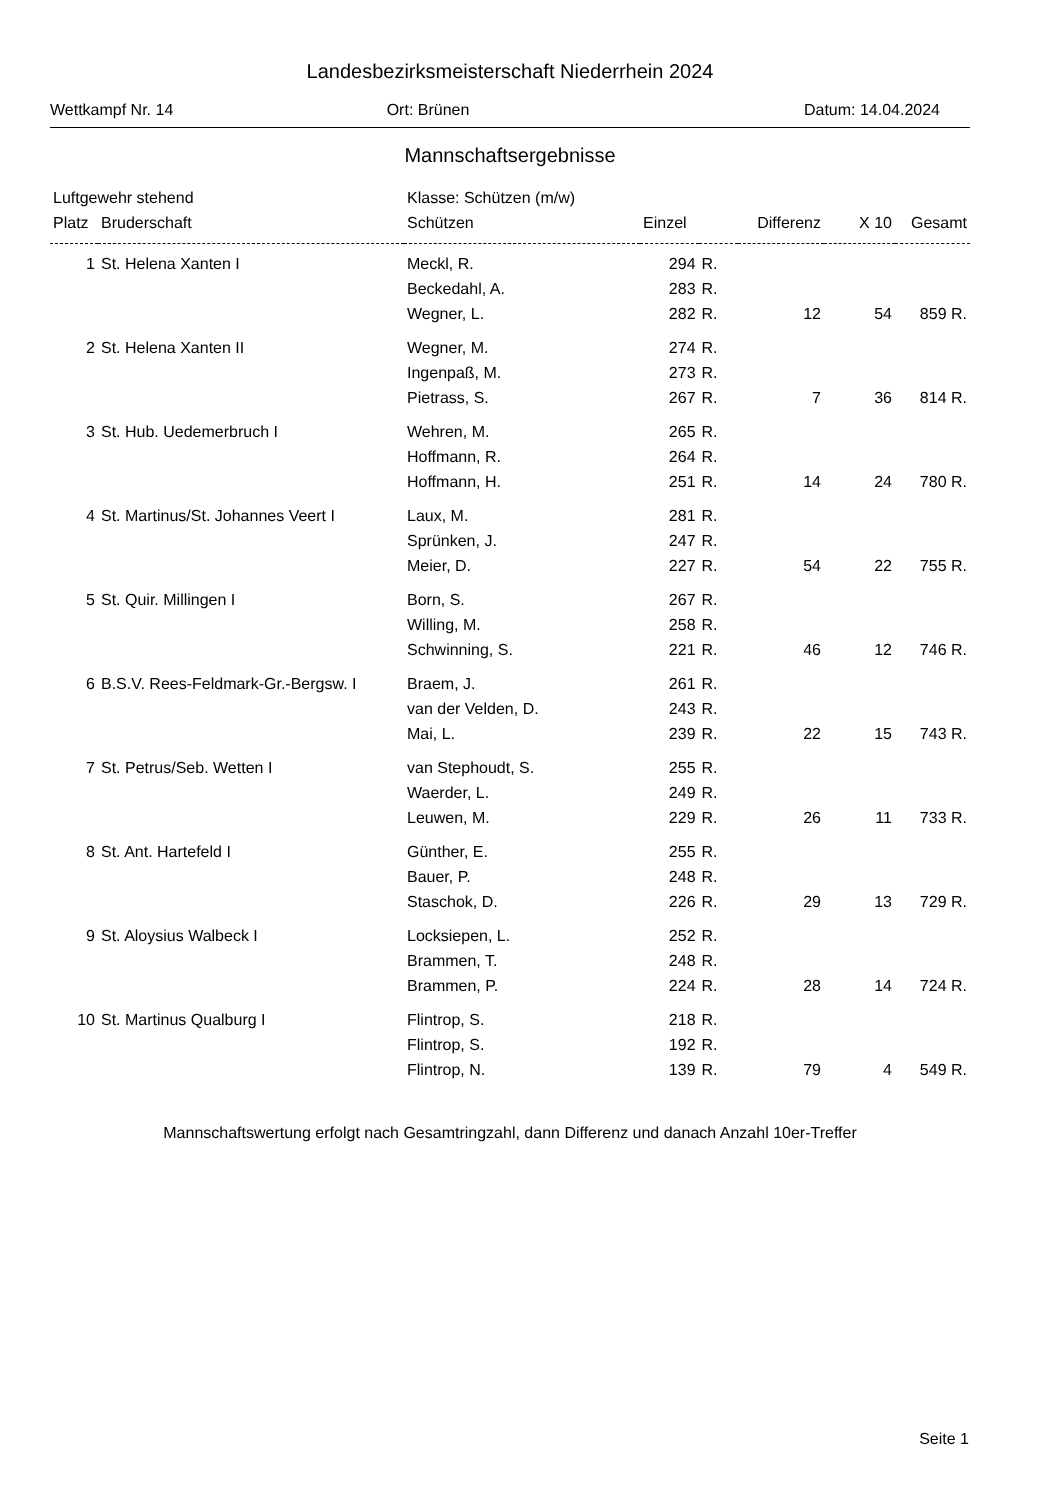Landesbezirksmeisterschaft Niederrhein 2024
Wettkampf Nr. 14 Ort: Brünen Datum: 14.04.2024
Mannschaftsergebnisse
| Luftgewehr stehend | | Klasse: Schützen (m/w) | | | | | |
| Platz | Bruderschaft | Schützen | Einzel | | Differenz | X 10 | Gesamt |
| 1 | St. Helena Xanten I | Meckl, R. | 294 | R. | | | |
| | | Beckedahl, A. | 283 | R. | | | |
| | | Wegner, L. | 282 | R. | 12 | 54 | 859 R. |
| 2 | St. Helena Xanten II | Wegner, M. | 274 | R. | | | |
| | | Ingenpaß, M. | 273 | R. | | | |
| | | Pietrass, S. | 267 | R. | 7 | 36 | 814 R. |
| 3 | St. Hub. Uedemerbruch I | Wehren, M. | 265 | R. | | | |
| | | Hoffmann, R. | 264 | R. | | | |
| | | Hoffmann, H. | 251 | R. | 14 | 24 | 780 R. |
| 4 | St. Martinus/St. Johannes Veert I | Laux, M. | 281 | R. | | | |
| | | Sprünken, J. | 247 | R. | | | |
| | | Meier, D. | 227 | R. | 54 | 22 | 755 R. |
| 5 | St. Quir. Millingen I | Born, S. | 267 | R. | | | |
| | | Willing, M. | 258 | R. | | | |
| | | Schwinning, S. | 221 | R. | 46 | 12 | 746 R. |
| 6 | B.S.V. Rees-Feldmark-Gr.-Bergsw. I | Braem, J. | 261 | R. | | | |
| | | van der Velden, D. | 243 | R. | | | |
| | | Mai, L. | 239 | R. | 22 | 15 | 743 R. |
| 7 | St. Petrus/Seb. Wetten I | van Stephoudt, S. | 255 | R. | | | |
| | | Waerder, L. | 249 | R. | | | |
| | | Leuwen, M. | 229 | R. | 26 | 11 | 733 R. |
| 8 | St. Ant. Hartefeld I | Günther, E. | 255 | R. | | | |
| | | Bauer, P. | 248 | R. | | | |
| | | Staschok, D. | 226 | R. | 29 | 13 | 729 R. |
| 9 | St. Aloysius Walbeck I | Locksiepen, L. | 252 | R. | | | |
| | | Brammen, T. | 248 | R. | | | |
| | | Brammen, P. | 224 | R. | 28 | 14 | 724 R. |
| 10 | St. Martinus Qualburg I | Flintrop, S. | 218 | R. | | | |
| | | Flintrop, S. | 192 | R. | | | |
| | | Flintrop, N. | 139 | R. | 79 | 4 | 549 R. |
Mannschaftswertung erfolgt nach Gesamtringzahl, dann Differenz und danach Anzahl 10er-Treffer
Seite 1